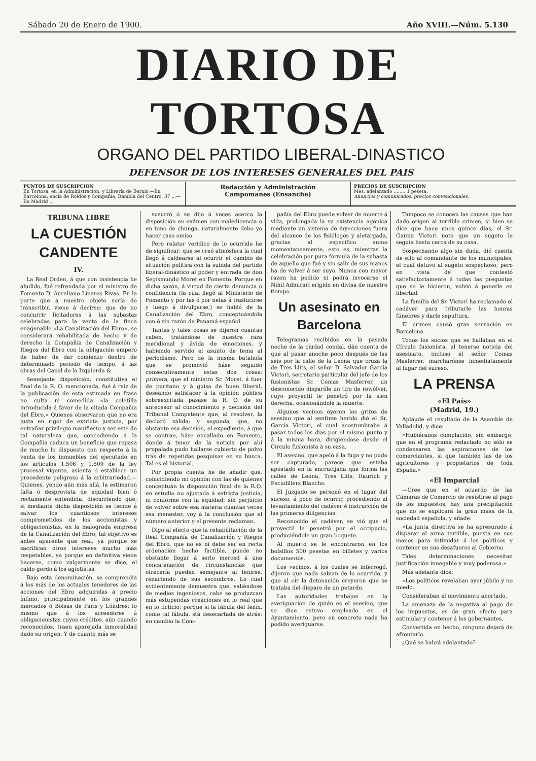Sábado 20 de Enero de 1900. Año XVIII.—Núm. 5.130
DIARIO DE TORTOSA
ORGANO DEL PARTIDO LIBERAL-DINASTICO
DEFENSOR DE LOS INTERESES GENERALES DEL PAIS
PUNTOS DE SUSCRIPCION
En Tortosa, en la Administración, y Librería de Bernis.—En Barcelona, encia de Roldós y Compañía, Rambla del Centro, 37 ...—En Madrid ...
Redacción y Administración
Campomanes (Ensanche)
PRECIOS DE SUSCRIPCION
Mes, adelantado ........ 1 peseta.
Anuncios y comunicados, precios convencionales.
TRIBUNA LIBRE
LA CUESTIÓN CANDENTE
IV.
La Real Orden, á que con insistencia he aludido, fué refrendada por el ministro de Fomento D. Aureliano Linares Rivas. En la parte que á nuestro objeto sería de transcribir, viene á decirse: que de no concurrir licitadores á las subastas celebradas para la venta de la finca enagenable «La Canalización del Ebro», se considerará rehabilitada de hecho y de derecho la Compañía de Canalización y Riegos del Ebro con la obligación empero de haber de dar comienzo dentro de determinado periodo de tiempo, á las obras del Canal de la Izquierda &.
Semejante disposición, constitutiva el final de la R. O. mencionada, fué á raiz de la publicación de esta estimada en frase no culta ni comedida «la coletilla introducida á favor de la citada Compañía del Ebro.» Quienes observaron que no era justa en rigor de extricta justicia, por entrañar privilegio manifiesto y ser este de tal naturaleza que, concediendo á la Compañía caduca un beneficio que repasa de mucho lo dispuesto con respecto á la venta de los inmuebles del ejecutado en los artículos 1.506 y 1.509 de la ley procesal vigente, asienta ó establece un precedente peligroso á la arbitrariedad.—Quienes, yendo aún más allá, la estimaron falta ó desprovista de equidad bien ó rectamente entendida; discurriendo que, si mediante dicha disposición se tiende á salvar los cuantiosos intereses comprometidos de los accionistas y obligacionistas, en la malograda empresa de la Canalización del Ebro; tal objetivo es antes aparente que real, ya porque se sacrifican otros intereses mucho más respetables, ya porque en definitiva viene hacerse, como vulgarmente se dice, el caldo gordo á los agiotistas.
Bajo esta denominación, se comprendía á los más de los actuales tenedores de las acciones del Ebro adquiridas á precio ínfimo, principalmente en los grandes mercados ó Bolsas de Paris y Lóndres; lo mismo que á los acreedores ú obligacionistas cuyos créditos, aún cuando reconocidos, traen aparejada inmoralidad dado su origen. Y de cuanto más se
susurró ó se dijo á voces acerca la disposición en exámen con maledicencia ó en tono de chunga, naturalmente debo yo hacer caso omiso.
Pero relator verídico de lo ocurrido he de significar: que se creó atmósfera la cual llegó á caldearse al ocurrir el cambio de situación política con la subida del partido liberal-dinástico al poder y entrada de don Segismundo Moret en Fomento. Porque en dicha sazón, á virtud de cierta denuncia ó confidencia (la cual llegó al Ministerio de Fomento y por fas ó por nefas á traslucirse y luego á divulgarse,) se habló de la Canalización del Ebro, conceptuándola con ó sin razón de Panamá español.
Tantas y tales cosas se dijeron cuantas caben, tratándose de nuestra raza meridional y ávida de emociones, y habiendo servido el asunto de tema al periodismo. Pero de la misma batahola que se promovió háse seguido consecutivamente estas dos cosas: primera, que el ministro Sr. Moret, á fuer de puritano y á guisa de buen liberal, deseando satisfacer á la opinión pública sobreexcitada pasase la R. O. de su antecesor al conocimiento y decisión del Tribunal Competente que, al resolver, la declaró válida; y segunda, que, no obstante esa decisión, el expediente, á que se contrae, háse encallado en Fomento, donde á tenor de la noticia por ahí propalada pudo hallarse cubierto de polvo trás de repetidas pesquisas en su busca. Tal es el historial.
Por propia cuenta he de añadir que, coincidiendo mi opinión con las de quienes conceptuán la disposición final de la R.O. en estudio no ajustada á extricta justicia, ni conforme con la equidad; sin perjuicio de volver sobre esa materia cuantas veces sea menester, voy á la conclusión que el número anterior y el presente reclaman.
Digo al efecto que la rehabilitación de la Real Compañía de Canalización y Riegos del Ebro, que no es ni debe ser en recta ordenación hecho factible, puede no obstante llegar á serlo merced á una concatenación de circunstancias que ofrecería pueden semejante al fenirse, renaciendo de sus escombros. Lo cual evidentemente demuestra que, valiéndose de medios ingeniosos, cabe se produzcan más estupendas creaciones en lo real que en lo ficticio; porque si la fábula del fenix, como tal fábula, stá desecartada de atrás; en cambio la Com-
pañía del Ebro puede volver de muerte á vida, prolongada la su existencia agónica mediante un sistema de inyecciones fuera del alcance de los fisiólogos y aletargada, gracias al específico sumo momentaneamente, esto es, mientras la celebración por pura fórmula de la subasta de aquello que fué y sin salir de sus manos ha de volver á ser suyo. Nunca con mayor razon ha podido ni podrá invocarse el Nihil Admirari erigido en divisa de nuestro tiempo.
Un asesinato en Barcelona
Telegramas recibidos en la pasada noche de la ciudad condal, dán cuenta de que al pasar anoche poco después de las seis por la calle de la Leona que cruza la de Tres Llits, el señor D. Salvador García Victori, secretario particular del jefe de los fusionistas Sr. Comas Masferrer, un desconocido disparóle un tiro de rewólver, cuyo proyectil le penetró por la sien derecha, ocasionándole la muerte.
Algunos vecinos oyeron los gritos de asesino que al sentirse herido dió el Sr. García Victori, el cual acostumbraba á pasar todos los dias por el mismo punto y á la misma hora, dirigiéndose desde el Círculo fusionista á su casa.
El asesino, que apeló á la fuga y no pudo ser capturado, parece que estaba apostado en la encrucijada que forma las calles de Leona, Tres Llits, Raurich y Escudillers Blanchs.
El Juzgado se personó en el lugar del suceso, á poco de ocurrir, procediendo al levantamiento del cadáver é instrucción de las primeras diligencias.
Reconocido el cadáver, se vió que el proyectil le penetró por el occipucio, produciéndole un gran boquete.
Al muerto se le encontraron en los bolsillos 500 pesetas en billetes y varios documentos.
Los vecinos, á los cuales se interrogó, dijeron que nada sabían de lo ocurrido, y que al oir la detonación creyeron que se trataba del disparo de un petardo.
Las autoridades trabajan en la averiguación de quién es el asesino, que se dice estuvo empleado en el Ayuntamiento, pero en concreto nada ha podido averiguarse.
Tampoco se conocen las causas que han dado origen al terrible crimen, si bien se dice que hace unos quince dias, el Sr. García Victori notó que un sugeto le seguía hasta cerca de su casa.
Sospechando algo sin duda, dió cuenta de ello al comandante de los municipales, el cual detuvo al sugeto sospechoso; pero en vista de que contestó satisfactoriamente á todas las preguntas que se le hicieron, volvió á ponerle en libertad.
La familia del Sr. Victori ha reclamado el cadáver para tributarle las honras fúnebres y darle sepultura.
El crimen causó gran sensación en Barcelona.
Todos los socios que se hallaban en el Círculo fusionista, al tenerse noticia del asesinato, incluso el señor Comas Masferrer, marcharónse inmediatamente al lugar del suceso.
LA PRENSA
«El País»
(Madrid, 19.)
Aplaude el resultado de la Asamble de Valladolid, y dice:
«Hubiéranos complacido, sin embargo, que en el programa redactado no sólo se condensaren las aspiraciones de los comerciantes, si que también las de los agricultores y propietarios de toda España.»
«El Imparcial
—Cree que en el acuerdo de las Cámaras de Comercio de resistirse al pago de los impuestos, hay una precipitación que no se explicará la gran masa de la sociedad española, y añade:
«La junta directiva se ha apresurado á disparar el arma terrible, puesta en sus manos para intimidar á los políticos y contener en sus desafueros al Gobierno.
Tales determinaciones necesitan justificación innegable y muy poderosa.»
Más adelante dice:
«Los políticos revelaban ayer júbilo y no miedo.
Consideraban el movimiento abortado.
La amenaza de la negativa al pago de los impuestos, es de gran efecto para estimular y contener á los gobernantes.
Convertida en hecho, ninguno dejará de afrontarlo.
¿Qué se habrá adelantado?